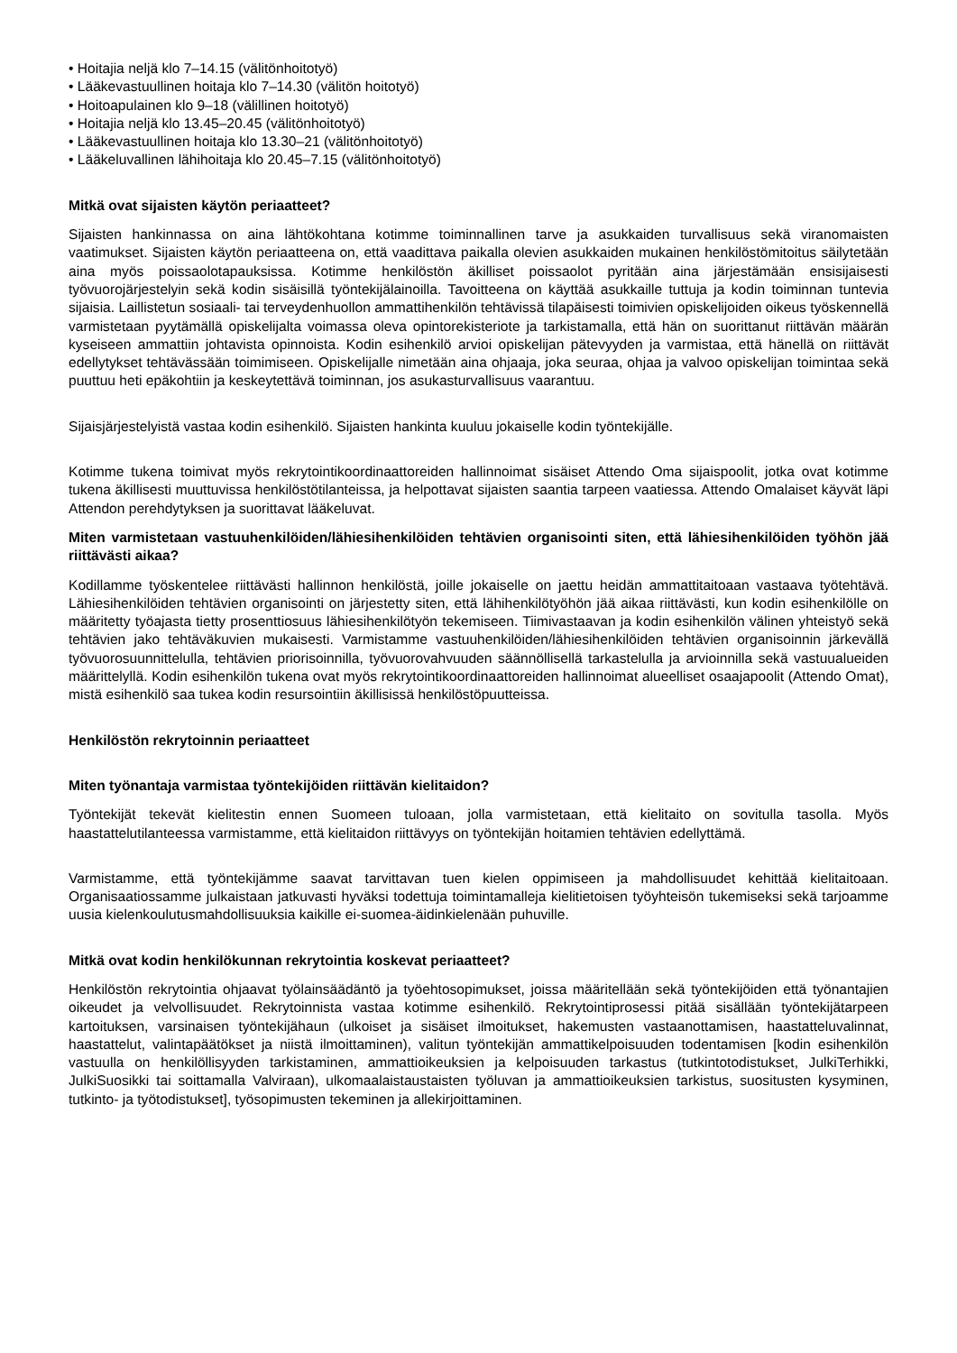• Hoitajia neljä klo 7–14.15 (välitönhoitotyö)
• Lääkevastuullinen hoitaja klo 7–14.30 (välitön hoitotyö)
• Hoitoapulainen klo 9–18 (välillinen hoitotyö)
• Hoitajia neljä klo 13.45–20.45 (välitönhoitotyö)
• Lääkevastuullinen hoitaja klo 13.30–21 (välitönhoitotyö)
• Lääkeluvallinen lähihoitaja klo 20.45–7.15 (välitönhoitotyö)
Mitkä ovat sijaisten käytön periaatteet?
Sijaisten hankinnassa on aina lähtökohtana kotimme toiminnallinen tarve ja asukkaiden turvallisuus sekä viranomaisten vaatimukset. Sijaisten käytön periaatteena on, että vaadittava paikalla olevien asukkaiden mukainen henkilöstömitoitus säilytetään aina myös poissaolotapauksissa. Kotimme henkilöstön äkilliset poissaolot pyritään aina järjestämään ensisijaisesti työvuorojärjestelyin sekä kodin sisäisillä työntekijälainoilla. Tavoitteena on käyttää asukkaille tuttuja ja kodin toiminnan tuntevia sijaisia. Laillistetun sosiaali- tai terveydenhuollon ammattihenkilön tehtävissä tilapäisesti toimivien opiskelijoiden oikeus työskennellä varmistetaan pyytämällä opiskelijalta voimassa oleva opintorekisteriote ja tarkistamalla, että hän on suorittanut riittävän määrän kyseiseen ammattiin johtavista opinnoista. Kodin esihenkilö arvioi opiskelijan pätevyyden ja varmistaa, että hänellä on riittävät edellytykset tehtävässään toimimiseen. Opiskelijalle nimetään aina ohjaaja, joka seuraa, ohjaa ja valvoo opiskelijan toimintaa sekä puuttuu heti epäkohtiin ja keskeytettävä toiminnan, jos asukasturvallisuus vaarantuu.
Sijaisjärjestelyistä vastaa kodin esihenkilö. Sijaisten hankinta kuuluu jokaiselle kodin työntekijälle.
Kotimme tukena toimivat myös rekrytointikoordinaattoreiden hallinnoimat sisäiset Attendo Oma sijaispoolit, jotka ovat kotimme tukena äkillisesti muuttuvissa henkilöstötilanteissa, ja helpottavat sijaisten saantia tarpeen vaatiessa. Attendo Omalaiset käyvät läpi Attendon perehdytyksen ja suorittavat lääkeluvat.
Miten varmistetaan vastuuhenkilöiden/lähiesihenkilöiden tehtävien organisointi siten, että lähiesihenkilöiden työhön jää riittävästi aikaa?
Kodillamme työskentelee riittävästi hallinnon henkilöstä, joille jokaiselle on jaettu heidän ammattitaitoaan vastaava työtehtävä. Lähiesihenkilöiden tehtävien organisointi on järjestetty siten, että lähihenkilötyöhön jää aikaa riittävästi, kun kodin esihenkilölle on määritetty työajasta tietty prosenttiosuus lähiesihenkilötyön tekemiseen. Tiimivastaavan ja kodin esihenkilön välinen yhteistyö sekä tehtävien jako tehtäväkuvien mukaisesti. Varmistamme vastuuhenkilöiden/lähiesihenkilöiden tehtävien organisoinnin järkevällä työvuorosuunnittelulla, tehtävien priorisoinnilla, työvuorovahvuuden säännöllisellä tarkastelulla ja arvioinnilla sekä vastuualueiden määrittelyllä. Kodin esihenkilön tukena ovat myös rekrytointikoordinaattoreiden hallinnoimat alueelliset osaajapoolit (Attendo Omat), mistä esihenkilö saa tukea kodin resursointiin äkillisissä henkilöstöpuutteissa.
Henkilöstön rekrytoinnin periaatteet
Miten työnantaja varmistaa työntekijöiden riittävän kielitaidon?
Työntekijät tekevät kielitestin ennen Suomeen tuloaan, jolla varmistetaan, että kielitaito on sovitulla tasolla. Myös haastattelutilanteessa varmistamme, että kielitaidon riittävyys on työntekijän hoitamien tehtävien edellyttämä.
Varmistamme, että työntekijämme saavat tarvittavan tuen kielen oppimiseen ja mahdollisuudet kehittää kielitaitoaan. Organisaatiossamme julkaistaan jatkuvasti hyväksi todettuja toimintamalleja kielitietoisen työyhteisön tukemiseksi sekä tarjoamme uusia kielenkoulutusmahdollisuuksia kaikille ei-suomea-äidinkielenään puhuville.
Mitkä ovat kodin henkilökunnan rekrytointia koskevat periaatteet?
Henkilöstön rekrytointia ohjaavat työlainsäädäntö ja työehtosopimukset, joissa määritellään sekä työntekijöiden että työnantajien oikeudet ja velvollisuudet. Rekrytoinnista vastaa kotimme esihenkilö. Rekrytointiprosessi pitää sisällään työntekijätarpeen kartoituksen, varsinaisen työntekijähaun (ulkoiset ja sisäiset ilmoitukset, hakemusten vastaanottamisen, haastatteluvalinnat, haastattelut, valintapäätökset ja niistä ilmoittaminen), valitun työntekijän ammattikelpoisuuden todentamisen [kodin esihenkilön vastuulla on henkilöllisyyden tarkistaminen, ammattioikeuksien ja kelpoisuuden tarkastus (tutkintotodistukset, JulkiTerhikki, JulkiSuosikki tai soittamalla Valviraan), ulkomaalaistaustaisten työluvan ja ammattioikeuksien tarkistus, suositusten kysyminen, tutkinto- ja työtodistukset], työsopimusten tekeminen ja allekirjoittaminen.